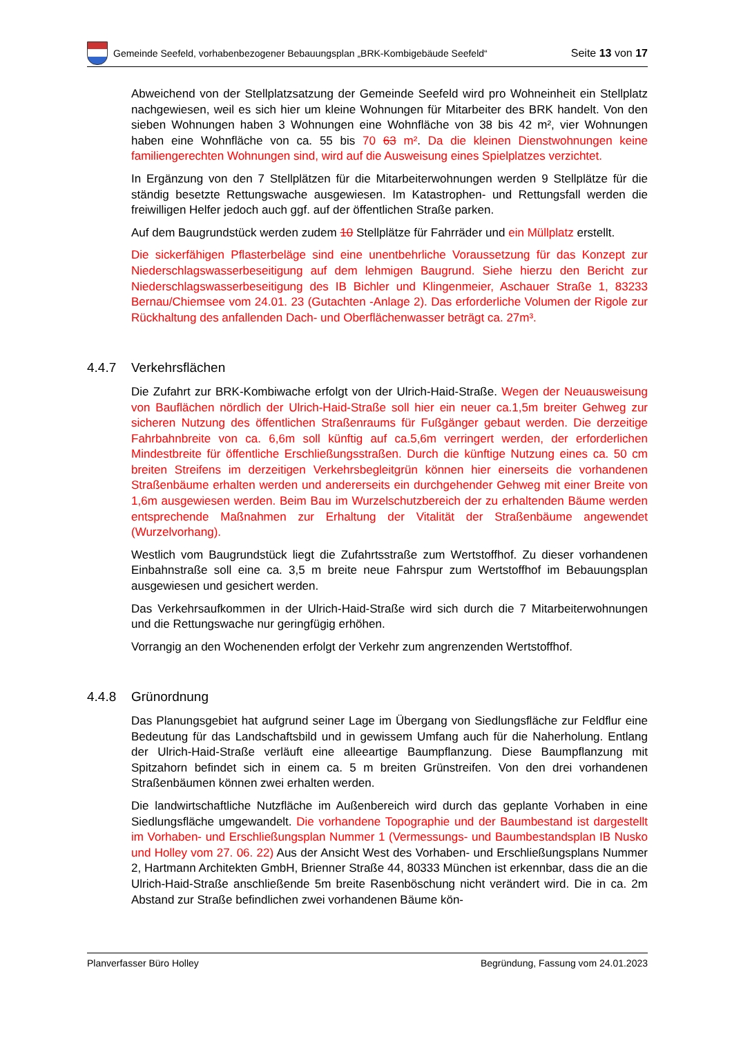Gemeinde Seefeld, vorhabenbezogener Bebauungsplan „BRK-Kombigebäude Seefeld“
Seite 13 von 17
Abweichend von der Stellplatzsatzung der Gemeinde Seefeld wird pro Wohneinheit ein Stellplatz nachgewiesen, weil es sich hier um kleine Wohnungen für Mitarbeiter des BRK handelt. Von den sieben Wohnungen haben 3 Wohnungen eine Wohnfläche von 38 bis 42 m², vier Wohnungen haben eine Wohnfläche von ca. 55 bis 70 63 m². Da die kleinen Dienstwohnungen keine familiengerechten Wohnungen sind, wird auf die Ausweisung eines Spielplatzes verzichtet.
In Ergänzung von den 7 Stellplätzen für die Mitarbeiterwohnungen werden 9 Stellplätze für die ständig besetzte Rettungswache ausgewiesen. Im Katastrophen- und Rettungsfall werden die freiwilligen Helfer jedoch auch ggf. auf der öffentlichen Straße parken.
Auf dem Baugrundstück werden zudem 10 Stellplätze für Fahrräder und ein Müllplatz erstellt.
Die sickerfähigen Pflasterbeläge sind eine unentbehrliche Voraussetzung für das Konzept zur Niederschlagswasserbeseitigung auf dem lehmigen Baugrund. Siehe hierzu den Bericht zur Niederschlagswasserbeseitigung des IB Bichler und Klingenmeier, Aschauer Straße 1, 83233 Bernau/Chiemsee vom 24.01. 23 (Gutachten -Anlage 2). Das erforderliche Volumen der Rigole zur Rückhaltung des anfallenden Dach- und Oberflächenwasser beträgt ca. 27m³.
4.4.7 Verkehrsflächen
Die Zufahrt zur BRK-Kombiwache erfolgt von der Ulrich-Haid-Straße. Wegen der Neuausweisung von Bauflächen nördlich der Ulrich-Haid-Straße soll hier ein neuer ca.1,5m breiter Gehweg zur sicheren Nutzung des öffentlichen Straßenraums für Fußgänger gebaut werden. Die derzeitige Fahrbahnbreite von ca. 6,6m soll künftig auf ca.5,6m verringert werden, der erforderlichen Mindestbreite für öffentliche Erschließungsstraßen. Durch die künftige Nutzung eines ca. 50 cm breiten Streifens im derzeitigen Verkehrsbegleitgrün können hier einerseits die vorhandenen Straßenbäume erhalten werden und andererseits ein durchgehender Gehweg mit einer Breite von 1,6m ausgewiesen werden. Beim Bau im Wurzelschutzbereich der zu erhaltenden Bäume werden entsprechende Maßnahmen zur Erhaltung der Vitalität der Straßenbäume angewendet (Wurzelvorhang).
Westlich vom Baugrundstück liegt die Zufahrtsstraße zum Wertstoffhof. Zu dieser vorhandenen Einbahnstraße soll eine ca. 3,5 m breite neue Fahrspur zum Wertstoffhof im Bebauungsplan ausgewiesen und gesichert werden.
Das Verkehrsaufkommen in der Ulrich-Haid-Straße wird sich durch die 7 Mitarbeiterwohnungen und die Rettungswache nur geringfügig erhöhen.
Vorrangig an den Wochenenden erfolgt der Verkehr zum angrenzenden Wertstoffhof.
4.4.8 Grünordnung
Das Planungsgebiet hat aufgrund seiner Lage im Übergang von Siedlungsfläche zur Feldflur eine Bedeutung für das Landschaftsbild und in gewissem Umfang auch für die Naherholung. Entlang der Ulrich-Haid-Straße verläuft eine alleeartige Baumpflanzung. Diese Baumpflanzung mit Spitzahorn befindet sich in einem ca. 5 m breiten Grünstreifen. Von den drei vorhandenen Straßenbäumen können zwei erhalten werden.
Die landwirtschaftliche Nutzfläche im Außenbereich wird durch das geplante Vorhaben in eine Siedlungsfläche umgewandelt. Die vorhandene Topographie und der Baumbestand ist dargestellt im Vorhaben- und Erschließungsplan Nummer 1 (Vermessungs- und Baumbestandsplan IB Nusko und Holley vom 27. 06. 22) Aus der Ansicht West des Vorhaben- und Erschließungsplans Nummer 2, Hartmann Architekten GmbH, Brienner Straße 44, 80333 München ist erkennbar, dass die an die Ulrich-Haid-Straße anschließende 5m breite Rasenböschung nicht verändert wird. Die in ca. 2m Abstand zur Straße befindlichen zwei vorhandenen Bäume kön-
Planverfasser Büro Holley Begründung, Fassung vom 24.01.2023